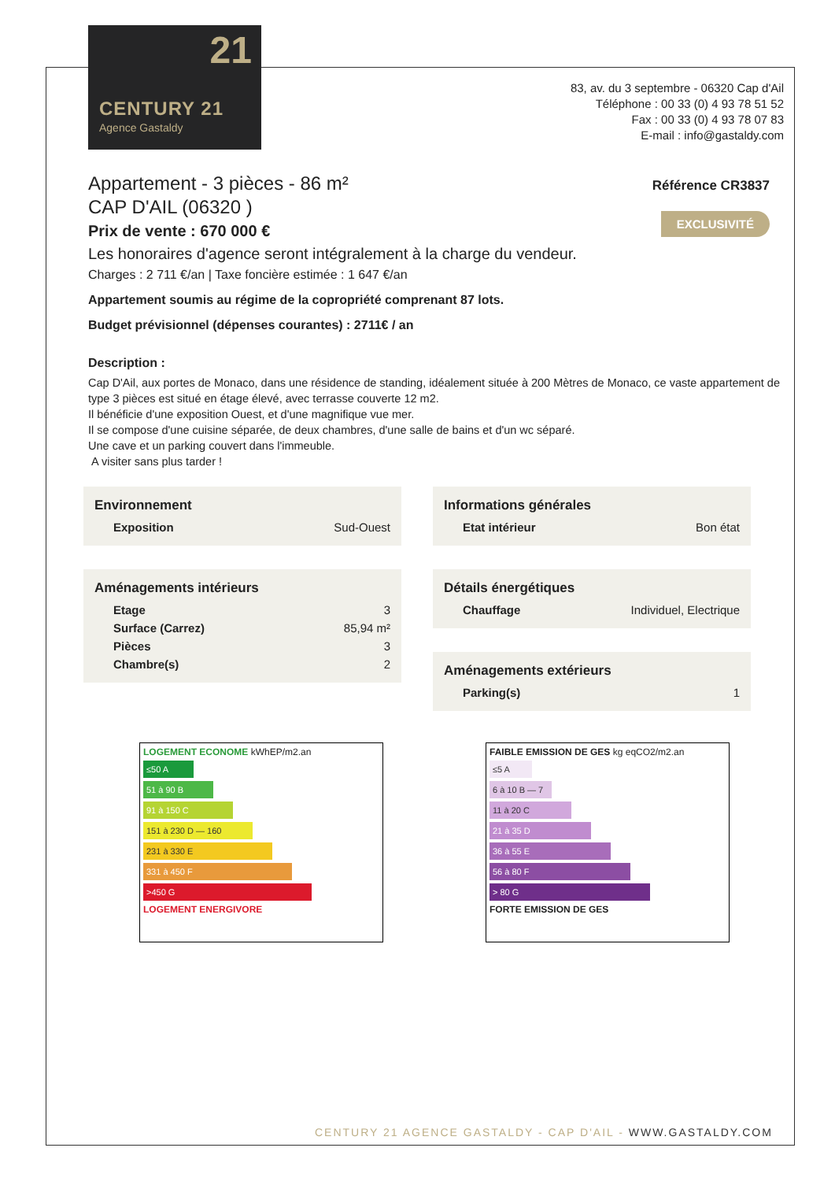21
CENTURY 21
Agence Gastaldy
83, av. du 3 septembre - 06320 Cap d'Ail
Téléphone : 00 33 (0) 4 93 78 51 52
Fax : 00 33 (0) 4 93 78 07 83
E-mail : info@gastaldy.com
Référence CR3837
EXCLUSIVITÉ
Appartement - 3 pièces - 86 m²
CAP D'AIL (06320 )
Prix de vente : 670 000 €
Les honoraires d'agence seront intégralement à la charge du vendeur.
Charges : 2 711 €/an | Taxe foncière estimée : 1 647 €/an
Appartement soumis au régime de la copropriété comprenant 87 lots.
Budget prévisionnel (dépenses courantes) : 2711€ / an
Description :
Cap D'Ail, aux portes de Monaco, dans une résidence de standing, idéalement située à 200 Mètres de Monaco, ce vaste appartement de type 3 pièces est situé en étage élevé, avec terrasse couverte 12 m2.
Il bénéficie d'une exposition Ouest, et d'une magnifique vue mer.
Il se compose d'une cuisine séparée, de deux chambres, d'une salle de bains et d'un wc séparé.
Une cave et un parking couvert dans l'immeuble.
A visiter sans plus tarder !
Environnement
| Exposition | Sud-Ouest |
Aménagements intérieurs
| Etage | 3 |
| Surface (Carrez) | 85,94 m² |
| Pièces | 3 |
| Chambre(s) | 2 |
Informations générales
| Etat intérieur | Bon état |
Détails énergétiques
| Chauffage | Individuel, Electrique |
Aménagements extérieurs
| Parking(s) | 1 |
LOGEMENT ECONOME kWhEP/m2.an
≤50 A
51 à 90 B
91 à 150 C
151 à 230 D — 160
231 à 330 E
331 à 450 F
>450 G
LOGEMENT ENERGIVORE
FAIBLE EMISSION DE GES kg eqCO2/m2.an
≤5 A
6 à 10 B — 7
11 à 20 C
21 à 35 D
36 à 55 E
56 à 80 F
> 80 G
FORTE EMISSION DE GES
CENTURY 21 AGENCE GASTALDY - CAP D'AIL - WWW.GASTALDY.COM